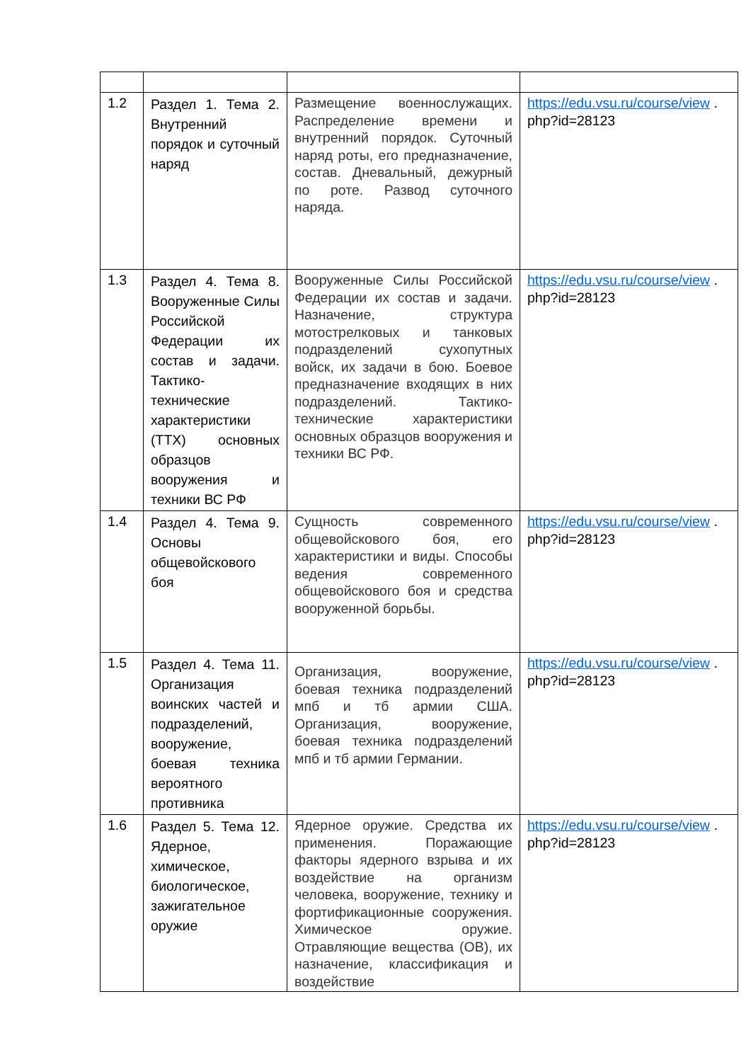| 1.2 | Раздел 1. Тема 2. Внутренний порядок и суточный наряд | Размещение военнослужащих. Распределение времени и внутренний порядок. Суточный наряд роты, его предназначение, состав. Дневальный, дежурный по роте. Развод суточного наряда. | https://edu.vsu.ru/course/view . php?id=28123 |
| 1.3 | Раздел 4. Тема 8. Вооруженные Силы Российской Федерации их состав и задачи. Тактико-технические характеристики (ТТХ) основных образцов вооружения и техники ВС РФ | Вооруженные Силы Российской Федерации их состав и задачи. Назначение, структура мотострелковых и танковых подразделений сухопутных войск, их задачи в бою. Боевое предназначение входящих в них подразделений. Тактико-технические характеристики основных образцов вооружения и техники ВС РФ. | https://edu.vsu.ru/course/view . php?id=28123 |
| 1.4 | Раздел 4. Тема 9. Основы общевойскового боя | Сущность современного общевойскового боя, его характеристики и виды. Способы ведения современного общевойскового боя и средства вооруженной борьбы. | https://edu.vsu.ru/course/view . php?id=28123 |
| 1.5 | Раздел 4. Тема 11. Организация воинских частей и подразделений, вооружение, боевая техника вероятного противника | Организация, вооружение, боевая техника подразделений мпб и тб армии США. Организация, вооружение, боевая техника подразделений мпб и тб армии Германии. | https://edu.vsu.ru/course/view . php?id=28123 |
| 1.6 | Раздел 5. Тема 12. Ядерное, химическое, биологическое, зажигательное оружие | Ядерное оружие. Средства их применения. Поражающие факторы ядерного взрыва и их воздействие на организм человека, вооружение, технику и фортификационные сооружения. Химическое оружие. Отравляющие вещества (ОВ), их назначение, классификация и воздействие | https://edu.vsu.ru/course/view . php?id=28123 |